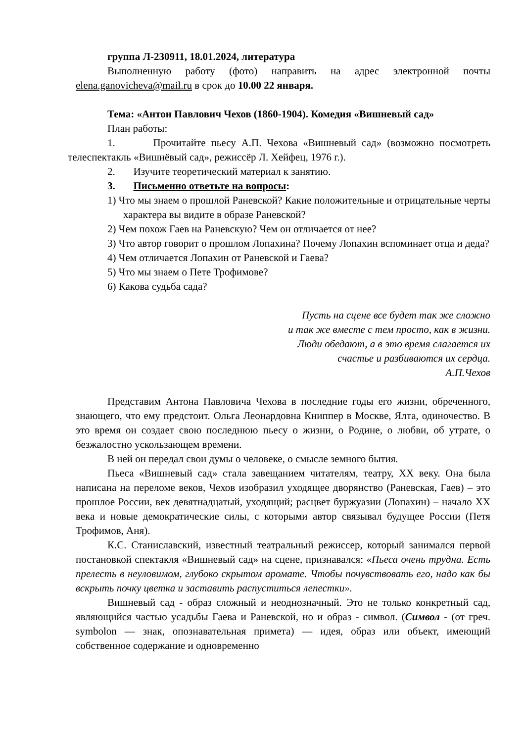группа Л-230911, 18.01.2024, литература
Выполненную работу (фото) направить на адрес электронной почты elena.ganovicheva@mail.ru в срок до 10.00 22 января.
Тема: «Антон Павлович Чехов (1860-1904). Комедия «Вишневый сад»
План работы:
1. Прочитайте пьесу А.П. Чехова «Вишневый сад» (возможно посмотреть телеспектакль «Вишнёвый сад», режиссёр Л. Хейфец, 1976 г.).
2. Изучите теоретический материал к занятию.
3. Письменно ответьте на вопросы:
1) Что мы знаем о прошлой Раневской? Какие положительные и отрицательные черты характера вы видите в образе Раневской?
2) Чем похож Гаев на Раневскую? Чем он отличается от нее?
3) Что автор говорит о прошлом Лопахина? Почему Лопахин вспоминает отца и деда?
4) Чем отличается Лопахин от Раневской и Гаева?
5) Что мы знаем о Пете Трофимове?
6) Какова судьба сада?
Пусть на сцене все будет так же сложно
и так же вместе с тем просто, как в жизни.
Люди обедают, а в это время слагается их
счастье и разбиваются их сердца.
А.П.Чехов
Представим Антона Павловича Чехова в последние годы его жизни, обреченного, знающего, что ему предстоит. Ольга Леонардовна Книппер в Москве, Ялта, одиночество. В это время он создает свою последнюю пьесу о жизни, о Родине, о любви, об утрате, о безжалостно ускользающем времени.
В ней он передал свои думы о человеке, о смысле земного бытия.
Пьеса «Вишневый сад» стала завещанием читателям, театру, XX веку. Она была написана на переломе веков, Чехов изобразил уходящее дворянство (Раневская, Гаев) – это прошлое России, век девятнадцатый, уходящий; расцвет буржуазии (Лопахин) – начало XX века и новые демократические силы, с которыми автор связывал будущее России (Петя Трофимов, Аня).
К.С. Станиславский, известный театральный режиссер, который занимался первой постановкой спектакля «Вишневый сад» на сцене, признавался: «Пьеса очень трудна. Есть прелесть в неуловимом, глубоко скрытом аромате. Чтобы почувствовать его, надо как бы вскрыть почку цветка и заставить распуститься лепестки».
Вишневый сад - образ сложный и неоднозначный. Это не только конкретный сад, являющийся частью усадьбы Гаева и Раневской, но и образ - символ. (Символ - (от греч. symbolon — знак, опознавательная примета) — идея, образ или объект, имеющий собственное содержание и одновременно